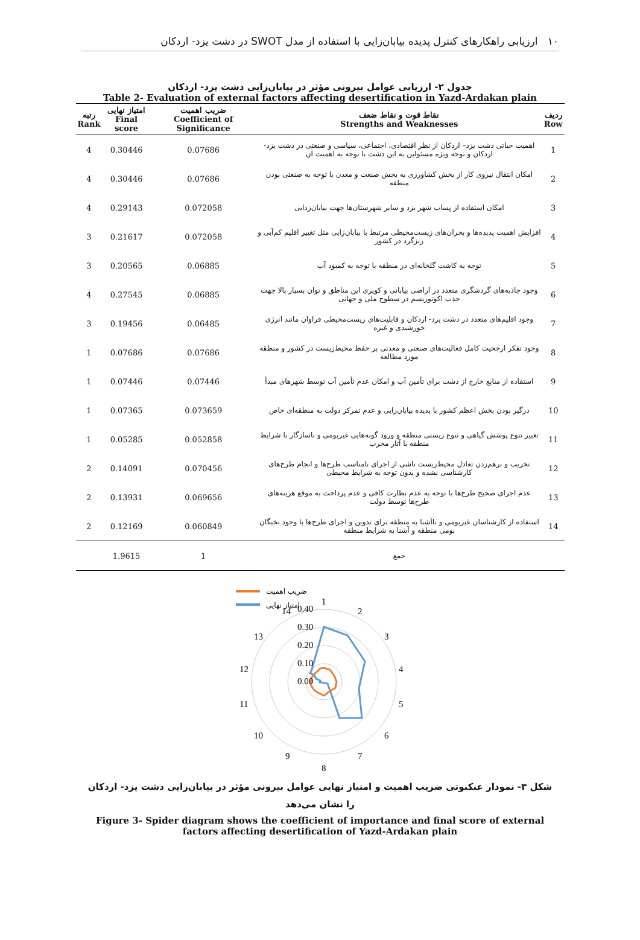۱۰ ارزیابی راهکارهای کنترل پدیده بیابان‌زایی با استفاده از مدل SWOT در دشت یزد- اردکان
جدول ۲- ارزیابی عوامل بیرونی مؤثر در بیابان‌زایی دشت یزد- اردکان
Table 2- Evaluation of external factors affecting desertification in Yazd-Ardakan plain
| ردیف Row | نقاط قوت و نقاط ضعف Strengths and Weaknesses | ضریب اهمیت Coefficient of Significance | امتیاز نهایی Final score | رتبه Rank |
| --- | --- | --- | --- | --- |
| 1 | اهمیت حیاتی دشت یزد– اردکان از نظر اقتصادی، اجتماعی، سیاسی و صنعتی در دشت یزد- اردکان و توجه ویژه مسئولین به این دشت با توجه به اهمیت آن | 0.07686 | 0.30446 | 4 |
| 2 | امکان انتقال نیروی کار از بخش کشاورزی به بخش صنعت و معدن با توجه به صنعتی بودن منطقه | 0.07686 | 0.30446 | 4 |
| 3 | امکان استفاده از پساب شهر یزد و سایر شهرستان‌ها جهت بیابان‌زدایی | 0.072058 | 0.29143 | 4 |
| 4 | افزایش اهمیت پدیده‌ها و بحران‌های زیست‌محیطی مرتبط با بیابان‌زایی مثل تغییر اقلیم کم‌آبی و ریزگرد در کشور | 0.072058 | 0.21617 | 3 |
| 5 | توجه به کاشت گلخانه‌ای در منطقه با توجه به کمبود آب | 0.06885 | 0.20565 | 3 |
| 6 | وجود جاذبه‌های گردشگری متعدد در اراضی بیابانی و کویری این مناطق و توان بسیار بالا جهت جذب اکوتوریسم در سطوح ملی و جهانی | 0.06885 | 0.27545 | 4 |
| 7 | وجود اقلیم‌های متعدد در دشت یزد- اردکان و قابلیت‌های زیست‌محیطی فراوان مانند انرژی خورشیدی و غیره | 0.06485 | 0.19456 | 3 |
| 8 | وجود تفکر ارجحیت کامل فعالیت‌های صنعتی و معدنی بر حفظ محیط‌زیست در کشور و منطقه مورد مطالعه | 0.07686 | 0.07686 | 1 |
| 9 | استفاده از منابع خارج از دشت برای تأمین آب و امکان عدم تأمین آب توسط شهرهای مبدأ | 0.07446 | 0.07446 | 1 |
| 10 | درگیر بودن بخش اعظم کشور با پدیده بیابان‌زایی و عدم تمرکز دولت به منطقه‌ای خاص | 0.073659 | 0.07365 | 1 |
| 11 | تغییر تنوع پوشش گیاهی و تنوع زیستی منطقه و ورود گونه‌هایی غیربومی و ناسازگار با شرایط منطقه با آثار مخرب | 0.052858 | 0.05285 | 1 |
| 12 | تخریب و برهم‌زدن تعادل محیط‌زیست ناشی از اجرای نامناسب طرح‌ها و انجام طرح‌های کارشناسی نشده و بدون توجه به شرایط محیطی | 0.070456 | 0.14091 | 2 |
| 13 | عدم اجرای صحیح طرح‌ها با توجه به عدم نظارت کافی و عدم پرداخت به موقع هزینه‌های طرح‌ها توسط دولت | 0.069656 | 0.13931 | 2 |
| 14 | استفاده از کارشناسان غیربومی و ناآشنا به منطقه برای تدوین و اجرای طرح‌ها با وجود نخبگان بومی منطقه و آشنا به شرایط منطقه | 0.060849 | 0.12169 | 2 |
| | جمع | 1 | 1.9615 | |
ضریب اهمیت
امتیاز نهایی
0.40
0.30
0.20
0.10
0.00
1
2
3
4
5
6
7
8
9
10
11
12
13
14
شکل ۳- نمودار عنکبوتی ضریب اهمیت و امتیاز نهایی عوامل بیرونی مؤثر در بیابان‌زایی دشت یزد- اردکان را نشان می‌دهد
Figure 3- Spider diagram shows the coefficient of importance and final score of external factors affecting desertification of Yazd-Ardakan plain